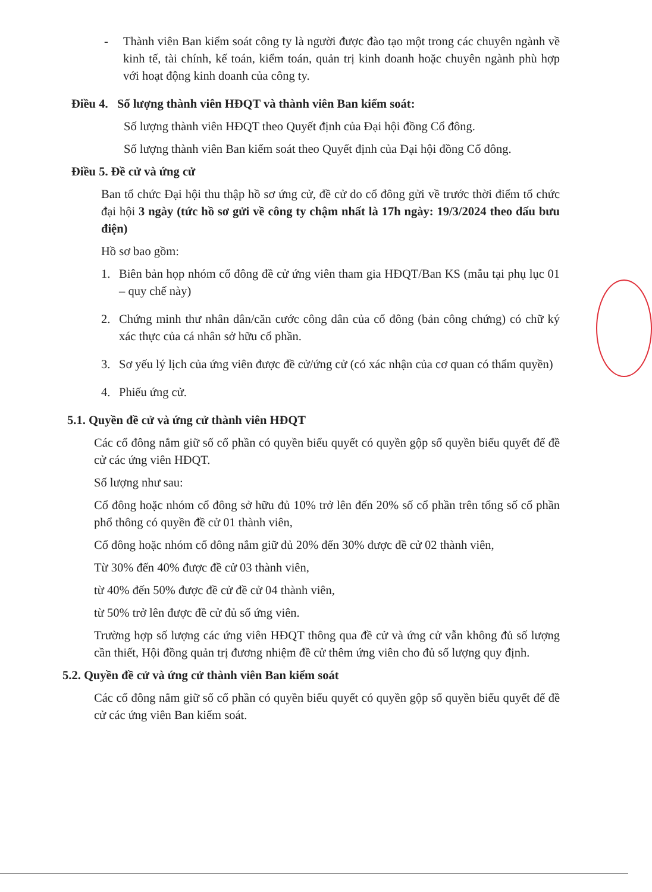- Thành viên Ban kiểm soát công ty là người được đào tạo một trong các chuyên ngành về kinh tế, tài chính, kế toán, kiểm toán, quản trị kinh doanh hoặc chuyên ngành phù hợp với hoạt động kinh doanh của công ty.
Điều 4. Số lượng thành viên HĐQT và thành viên Ban kiểm soát:
Số lượng thành viên HĐQT theo Quyết định của Đại hội đồng Cổ đông.
Số lượng thành viên Ban kiểm soát theo Quyết định của Đại hội đồng Cổ đông.
Điều 5. Đề cử và ứng cử
Ban tổ chức Đại hội thu thập hồ sơ ứng cử, đề cử do cổ đông gửi về trước thời điểm tổ chức đại hội 3 ngày (tức hồ sơ gửi về công ty chậm nhất là 17h ngày: 19/3/2024 theo dấu bưu điện)
Hồ sơ bao gồm:
1. Biên bản họp nhóm cổ đông đề cử ứng viên tham gia HĐQT/Ban KS (mẫu tại phụ lục 01 – quy chế này)
2. Chứng minh thư nhân dân/căn cước công dân của cổ đông (bản công chứng) có chữ ký xác thực của cá nhân sở hữu cổ phần.
3. Sơ yếu lý lịch của ứng viên được đề cử/ứng cử (có xác nhận của cơ quan có thẩm quyền)
4. Phiếu ứng cử.
5.1. Quyền đề cử và ứng cử thành viên HĐQT
Các cổ đông nắm giữ số cổ phần có quyền biểu quyết có quyền gộp số quyền biểu quyết để đề cử các ứng viên HĐQT.
Số lượng như sau:
Cổ đông hoặc nhóm cổ đông sở hữu đủ 10% trở lên đến 20% số cổ phần trên tổng số cổ phần phổ thông có quyền đề cử 01 thành viên,
Cổ đông hoặc nhóm cổ đông nắm giữ đủ 20% đến 30% được đề cử 02 thành viên,
Từ 30% đến 40% được đề cử 03 thành viên,
từ 40% đến 50% được đề cử đề cử 04 thành viên,
từ 50% trở lên được đề cử đủ số ứng viên.
Trường hợp số lượng các ứng viên HĐQT thông qua đề cử và ứng cử vẫn không đủ số lượng cần thiết, Hội đồng quản trị đương nhiệm đề cử thêm ứng viên cho đủ số lượng quy định.
5.2. Quyền đề cử và ứng cử thành viên Ban kiểm soát
Các cổ đông nắm giữ số cổ phần có quyền biểu quyết có quyền gộp số quyền biểu quyết để đề cử các ứng viên Ban kiểm soát.